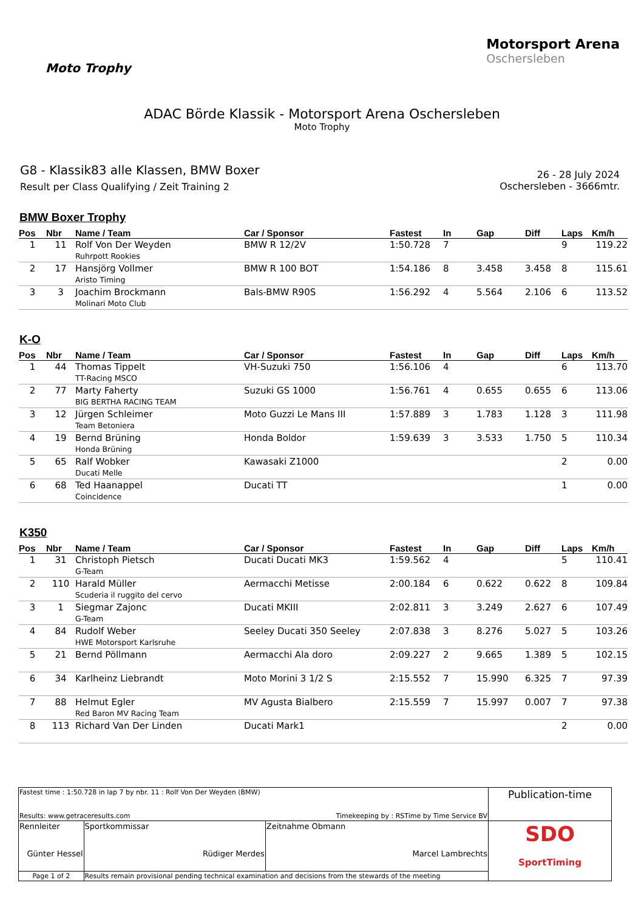Moto Trophy
Motorsport Arena
Oschersleben
ADAC Börde Klassik - Motorsport Arena Oschersleben
Moto Trophy
G8 - Klassik83 alle Klassen, BMW Boxer
Result per Class Qualifying / Zeit Training 2
26 - 28 July 2024
Oschersleben - 3666mtr.
BMW Boxer Trophy
| Pos | Nbr | Name / Team | Car / Sponsor | Fastest | In | Gap | Diff | Laps | Km/h |
| --- | --- | --- | --- | --- | --- | --- | --- | --- | --- |
| 1 | 11 | Rolf Von Der Weyden Ruhrpott Rookies | BMW R 12/2V | 1:50.728 | 7 | | | 9 | 119.22 |
| 2 | 17 | Hansjörg Vollmer Aristo Timing | BMW R 100 BOT | 1:54.186 | 8 | 3.458 | 3.458 | 8 | 115.61 |
| 3 | 3 | Joachim Brockmann Molinari Moto Club | Bals-BMW R90S | 1:56.292 | 4 | 5.564 | 2.106 | 6 | 113.52 |
K-O
| Pos | Nbr | Name / Team | Car / Sponsor | Fastest | In | Gap | Diff | Laps | Km/h |
| --- | --- | --- | --- | --- | --- | --- | --- | --- | --- |
| 1 | 44 | Thomas Tippelt TT-Racing MSCO | VH-Suzuki 750 | 1:56.106 | 4 | | | 6 | 113.70 |
| 2 | 77 | Marty Faherty BIG BERTHA RACING TEAM | Suzuki GS 1000 | 1:56.761 | 4 | 0.655 | 0.655 | 6 | 113.06 |
| 3 | 12 | Jürgen Schleimer Team Betoniera | Moto Guzzi Le Mans III | 1:57.889 | 3 | 1.783 | 1.128 | 3 | 111.98 |
| 4 | 19 | Bernd Brüning Honda Brüning | Honda Boldor | 1:59.639 | 3 | 3.533 | 1.750 | 5 | 110.34 |
| 5 | 65 | Ralf Wobker Ducati Melle | Kawasaki Z1000 | | | | | 2 | 0.00 |
| 6 | 68 | Ted Haanappel Coincidence | Ducati TT | | | | | 1 | 0.00 |
K350
| Pos | Nbr | Name / Team | Car / Sponsor | Fastest | In | Gap | Diff | Laps | Km/h |
| --- | --- | --- | --- | --- | --- | --- | --- | --- | --- |
| 1 | 31 | Christoph Pietsch G-Team | Ducati Ducati MK3 | 1:59.562 | 4 | | | 5 | 110.41 |
| 2 | 110 | Harald Müller Scuderia il ruggito del cervo | Aermacchi Metisse | 2:00.184 | 6 | 0.622 | 0.622 | 8 | 109.84 |
| 3 | 1 | Siegmar Zajonc G-Team | Ducati MKIII | 2:02.811 | 3 | 3.249 | 2.627 | 6 | 107.49 |
| 4 | 84 | Rudolf Weber HWE Motorsport Karlsruhe | Seeley Ducati 350 Seeley | 2:07.838 | 3 | 8.276 | 5.027 | 5 | 103.26 |
| 5 | 21 | Bernd Pöllmann | Aermacchi Ala doro | 2:09.227 | 2 | 9.665 | 1.389 | 5 | 102.15 |
| 6 | 34 | Karlheinz Liebrandt | Moto Morini 3 1/2 S | 2:15.552 | 7 | 15.990 | 6.325 | 7 | 97.39 |
| 7 | 88 | Helmut Egler Red Baron MV Racing Team | MV Agusta Bialbero | 2:15.559 | 7 | 15.997 | 0.007 | 7 | 97.38 |
| 8 | 113 | Richard Van Der Linden | Ducati Mark1 | | | | | 2 | 0.00 |
| Fastest time : 1:50.728 in lap 7 by nbr. 11 : Rolf Von Der Weyden (BMW) Results: www.getraceresults.com Timekeeping by : RSTime by Time Service BV | | | Publication-time |
| Rennleiter Günter Hessel | Sportkommissar Rüdiger Merdes | Zeitnahme Obmann Marcel Lambrechts | SDO SportTiming |
| Page 1 of 2 | Results remain provisional pending technical examination and decisions from the stewards of the meeting | | |